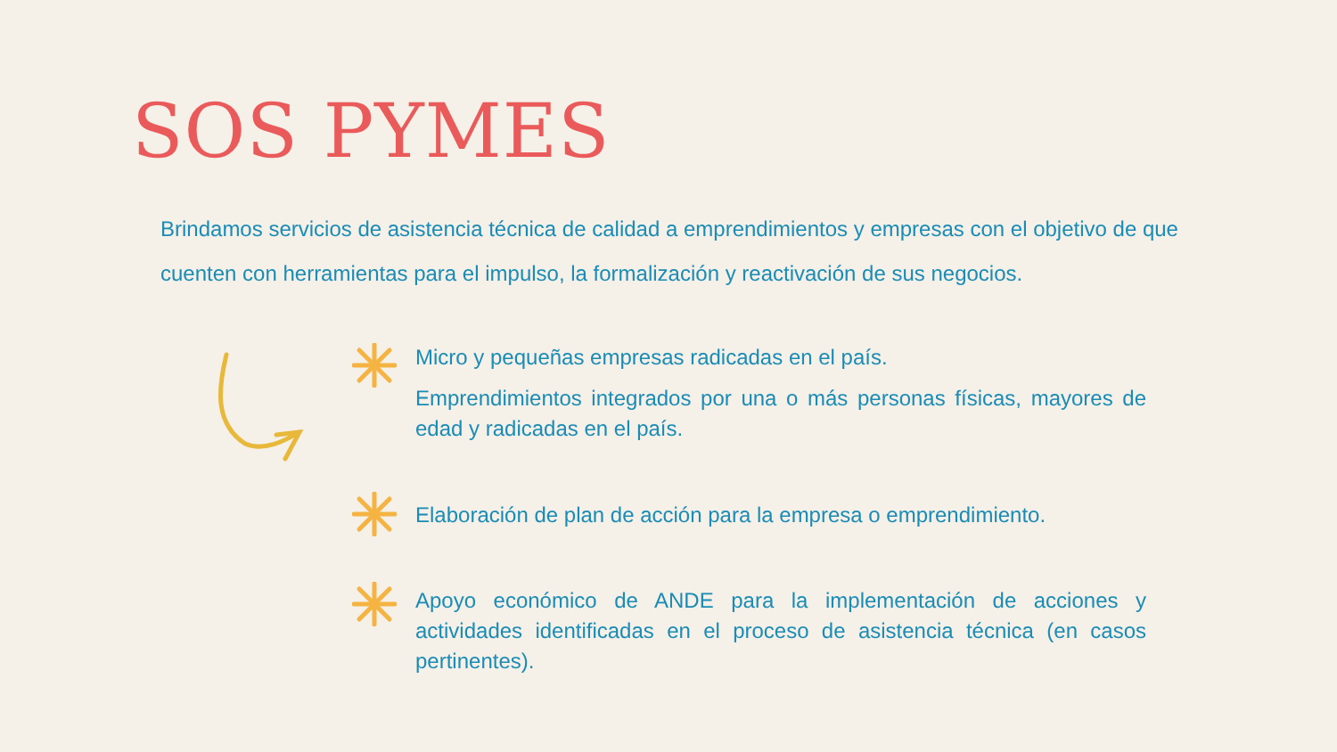SOS PYMES
Brindamos servicios de asistencia técnica de calidad a emprendimientos y empresas con el objetivo de que cuenten con herramientas para el impulso, la formalización y reactivación de sus negocios.
Micro y pequeñas empresas radicadas en el país.
Emprendimientos integrados por una o más personas físicas, mayores de edad y radicadas en el país.
Elaboración de plan de acción para la empresa o emprendimiento.
Apoyo económico de ANDE para la implementación de acciones y actividades identificadas en el proceso de asistencia técnica (en casos pertinentes).